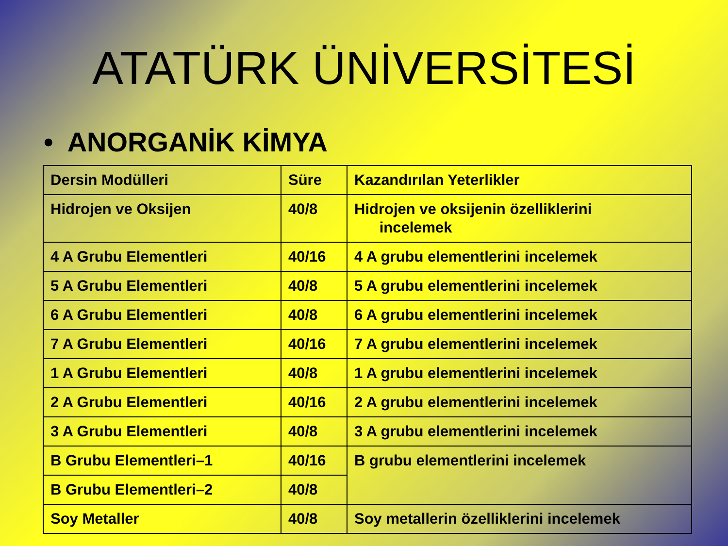ATATÜRK ÜNİVERSİTESİ
• ANORGANİK KİMYA
| Dersin Modülleri | Süre | Kazandırılan Yeterlikler |
| --- | --- | --- |
| Hidrojen ve Oksijen | 40/8 | Hidrojen ve oksijenin özelliklerini incelemek |
| 4 A Grubu Elementleri | 40/16 | 4 A grubu elementlerini incelemek |
| 5 A Grubu Elementleri | 40/8 | 5 A grubu elementlerini incelemek |
| 6 A Grubu Elementleri | 40/8 | 6 A grubu elementlerini incelemek |
| 7 A Grubu Elementleri | 40/16 | 7 A grubu elementlerini incelemek |
| 1 A Grubu Elementleri | 40/8 | 1 A grubu elementlerini incelemek |
| 2 A Grubu Elementleri | 40/16 | 2 A grubu elementlerini incelemek |
| 3 A Grubu Elementleri | 40/8 | 3 A grubu elementlerini incelemek |
| B Grubu Elementleri–1 | 40/16 | B grubu elementlerini incelemek |
| B Grubu Elementleri–2 | 40/8 | |
| Soy Metaller | 40/8 | Soy metallerin özelliklerini incelemek |